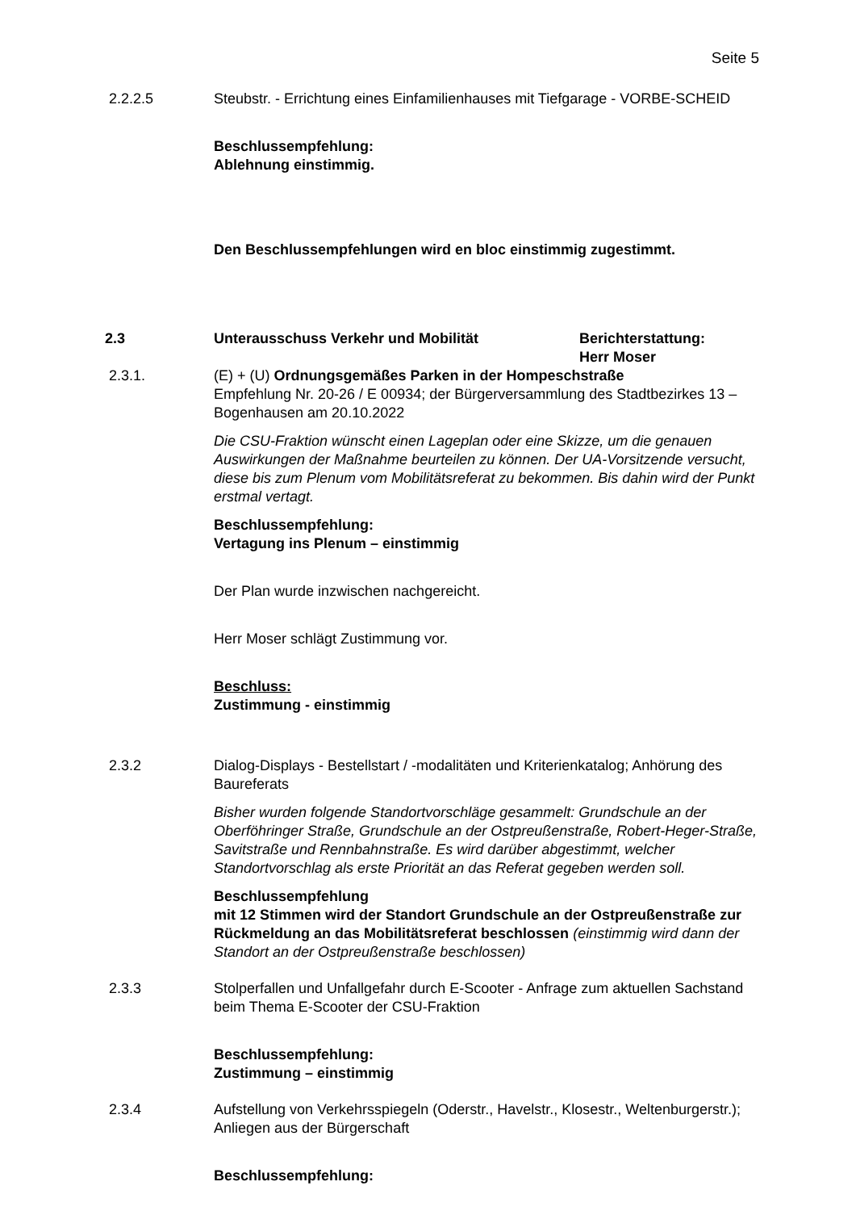Seite 5
2.2.2.5 Steubstr. - Errichtung eines Einfamilienhauses mit Tiefgarage - VORBE-SCHEID
Beschlussempfehlung:
Ablehnung einstimmig.
Den Beschlussempfehlungen wird en bloc einstimmig zugestimmt.
2.3 Unterausschuss Verkehr und Mobilität Berichterstattung:
Herr Moser
2.3.1. (E) + (U) Ordnungsgemäßes Parken in der Hompeschstraße
Empfehlung Nr. 20-26 / E 00934; der Bürgerversammlung des Stadtbezirkes 13 – Bogenhausen am 20.10.2022
Die CSU-Fraktion wünscht einen Lageplan oder eine Skizze, um die genauen Auswirkungen der Maßnahme beurteilen zu können. Der UA-Vorsitzende versucht, diese bis zum Plenum vom Mobilitätsreferat zu bekommen. Bis dahin wird der Punkt erstmal vertagt.
Beschlussempfehlung:
Vertagung ins Plenum – einstimmig
Der Plan wurde inzwischen nachgereicht.
Herr Moser schlägt Zustimmung vor.
Beschluss:
Zustimmung - einstimmig
2.3.2 Dialog-Displays - Bestellstart / -modalitäten und Kriterienkatalog; Anhörung des Baureferats
Bisher wurden folgende Standortvorschläge gesammelt: Grundschule an der Oberföhringer Straße, Grundschule an der Ostpreußenstraße, Robert-Heger-Straße, Savitstraße und Rennbahnstraße. Es wird darüber abgestimmt, welcher Standortvorschlag als erste Priorität an das Referat gegeben werden soll.
Beschlussempfehlung
mit 12 Stimmen wird der Standort Grundschule an der Ostpreußenstraße zur Rückmeldung an das Mobilitätsreferat beschlossen (einstimmig wird dann der Standort an der Ostpreußenstraße beschlossen)
2.3.3 Stolperfallen und Unfallgefahr durch E-Scooter - Anfrage zum aktuellen Sachstand beim Thema E-Scooter der CSU-Fraktion
Beschlussempfehlung:
Zustimmung – einstimmig
2.3.4 Aufstellung von Verkehrsspiegeln (Oderstr., Havelstr., Klosestr., Weltenburgerstr.); Anliegen aus der Bürgerschaft
Beschlussempfehlung: